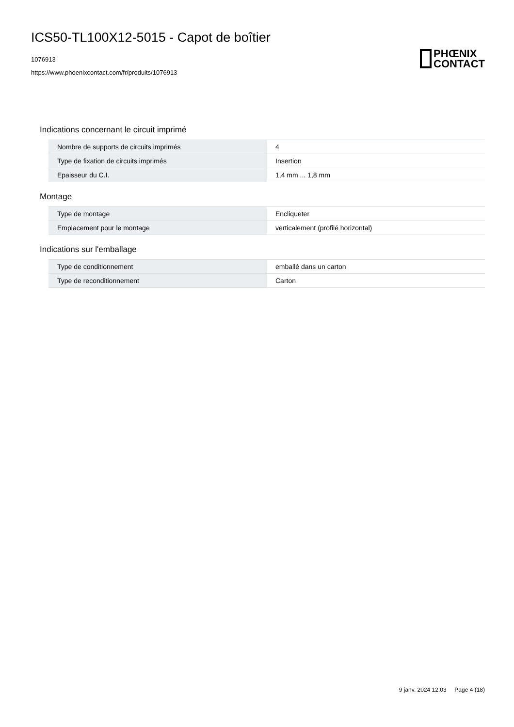ICS50-TL100X12-5015 - Capot de boîtier
1076913
https://www.phoenixcontact.com/fr/produits/1076913
PHŒNIX
CONTACT
Indications concernant le circuit imprimé
| Nombre de supports de circuits imprimés | 4 |
| Type de fixation de circuits imprimés | Insertion |
| Epaisseur du C.I. | 1,4 mm ... 1,8 mm |
Montage
| Type de montage | Encliqueter |
| Emplacement pour le montage | verticalement (profilé horizontal) |
Indications sur l'emballage
| Type de conditionnement | emballé dans un carton |
| Type de reconditionnement | Carton |
9 janv. 2024 12:03 Page 4 (18)